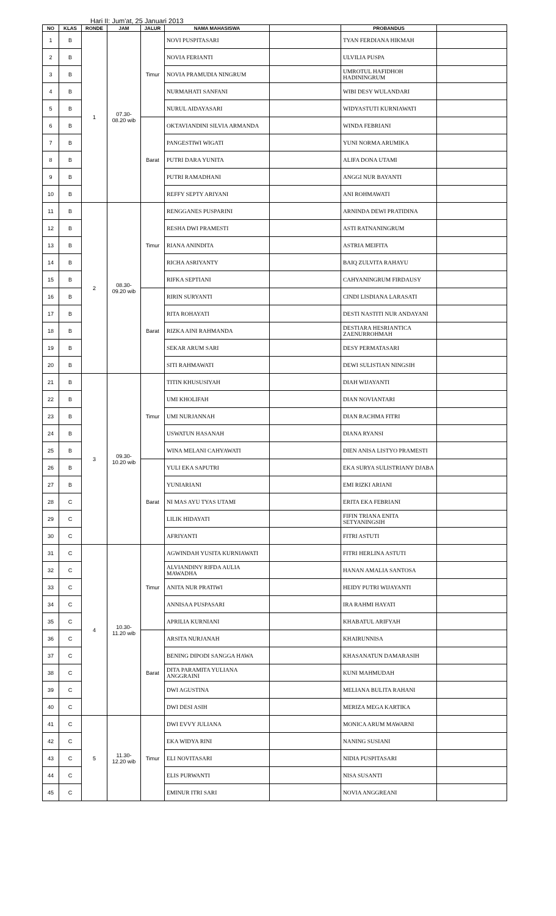Hari II: Jum'at, 25 Januari 2013
| NO | KLAS | RONDE | JAM | JALUR | NAMA MAHASISWA | | PROBANDUS | |
| --- | --- | --- | --- | --- | --- | --- | --- | --- |
| 1 | B | 1 | 07.30- 08.20 wib | Timur | NOVI PUSPITASARI | | TYAN FERDIANA HIKMAH | |
| 2 | B | | | | NOVIA FERIANTI | | ULVILIA PUSPA | |
| 3 | B | | | | NOVIA PRAMUDIA NINGRUM | | UMROTUL HAFIDHOH HADININGRUM | |
| 4 | B | | | | NURMAHATI SANFANI | | WIBI DESY WULANDARI | |
| 5 | B | | | | NURUL AIDAYASARI | | WIDYASTUTI KURNIAWATI | |
| 6 | B | | | Barat | OKTAVIANDINI SILVIA ARMANDA | | WINDA FEBRIANI | |
| 7 | B | | | | PANGESTIWI WIGATI | | YUNI NORMA ARUMIKA | |
| 8 | B | | | | PUTRI DARA YUNITA | | ALIFA DONA UTAMI | |
| 9 | B | | | | PUTRI RAMADHANI | | ANGGI NUR BAYANTI | |
| 10 | B | | | | REFFY SEPTY ARIYANI | | ANI ROHMAWATI | |
| 11 | B | 2 | 08.30- 09.20 wib | Timur | RENGGANES PUSPARINI | | ARNINDA DEWI PRATIDINA | |
| 12 | B | | | | RESHA DWI PRAMESTI | | ASTI RATNANINGRUM | |
| 13 | B | | | | RIANA ANINDITA | | ASTRIA MEIFITA | |
| 14 | B | | | | RICHA ASRIYANTY | | BAIQ ZULVITA RAHAYU | |
| 15 | B | | | | RIFKA SEPTIANI | | CAHYANINGRUM FIRDAUSY | |
| 16 | B | | | Barat | RIRIN SURYANTI | | CINDI LISDIANA LARASATI | |
| 17 | B | | | | RITA ROHAYATI | | DESTI NASTITI NUR ANDAYANI | |
| 18 | B | | | | RIZKA AINI RAHMANDA | | DESTIARA HESRIANTICA ZAENURROHMAH | |
| 19 | B | | | | SEKAR ARUM SARI | | DESY PERMATASARI | |
| 20 | B | | | | SITI RAHMAWATI | | DEWI SULISTIAN NINGSIH | |
| 21 | B | 3 | 09.30- 10.20 wib | Timur | TITIN KHUSUSIYAH | | DIAH WIJAYANTI | |
| 22 | B | | | | UMI KHOLIFAH | | DIAN NOVIANTARI | |
| 23 | B | | | | UMI NURJANNAH | | DIAN RACHMA FITRI | |
| 24 | B | | | | USWATUN HASANAH | | DIANA RYANSI | |
| 25 | B | | | | WINA MELANI CAHYAWATI | | DIEN ANISA LISTYO PRAMESTI | |
| 26 | B | | | Barat | YULI EKA SAPUTRI | | EKA SURYA SULISTRIANY DJABA | |
| 27 | B | | | | YUNIARIANI | | EMI RIZKI ARIANI | |
| 28 | C | | | | NI MAS AYU TYAS UTAMI | | ERITA EKA FEBRIANI | |
| 29 | C | | | | LILIK HIDAYATI | | FIFIN TRIANA ENITA SETYANINGSIH | |
| 30 | C | | | | AFRIYANTI | | FITRI ASTUTI | |
| 31 | C | 4 | 10.30- 11.20 wib | Timur | AGWINDAH YUSITA KURNIAWATI | | FITRI HERLINA ASTUTI | |
| 32 | C | | | | ALVIANDINY RIFDA AULIA MAWADHA | | HANAN AMALIA SANTOSA | |
| 33 | C | | | | ANITA NUR PRATIWI | | HEIDY PUTRI WIJAYANTI | |
| 34 | C | | | | ANNISAA PUSPASARI | | IRA RAHMI HAYATI | |
| 35 | C | | | | APRILIA KURNIANI | | KHABATUL ARIFYAH | |
| 36 | C | | | Barat | ARSITA NURJANAH | | KHAIRUNNISA | |
| 37 | C | | | | BENING DIPODI SANGGA HAWA | | KHASANATUN DAMARASIH | |
| 38 | C | | | | DITA PARAMITA YULIANA ANGGRAINI | | KUNI MAHMUDAH | |
| 39 | C | | | | DWI AGUSTINA | | MELIANA BULITA RAHANI | |
| 40 | C | | | | DWI DESI ASIH | | MERIZA MEGA KARTIKA | |
| 41 | C | 5 | 11.30- 12.20 wib | Timur | DWI EVVY JULIANA | | MONICA ARUM MAWARNI | |
| 42 | C | | | | EKA WIDYA RINI | | NANING SUSIANI | |
| 43 | C | | | | ELI NOVITASARI | | NIDIA PUSPITASARI | |
| 44 | C | | | | ELIS PURWANTI | | NISA SUSANTI | |
| 45 | C | | | | EMINUR ITRI SARI | | NOVIA ANGGREANI | |